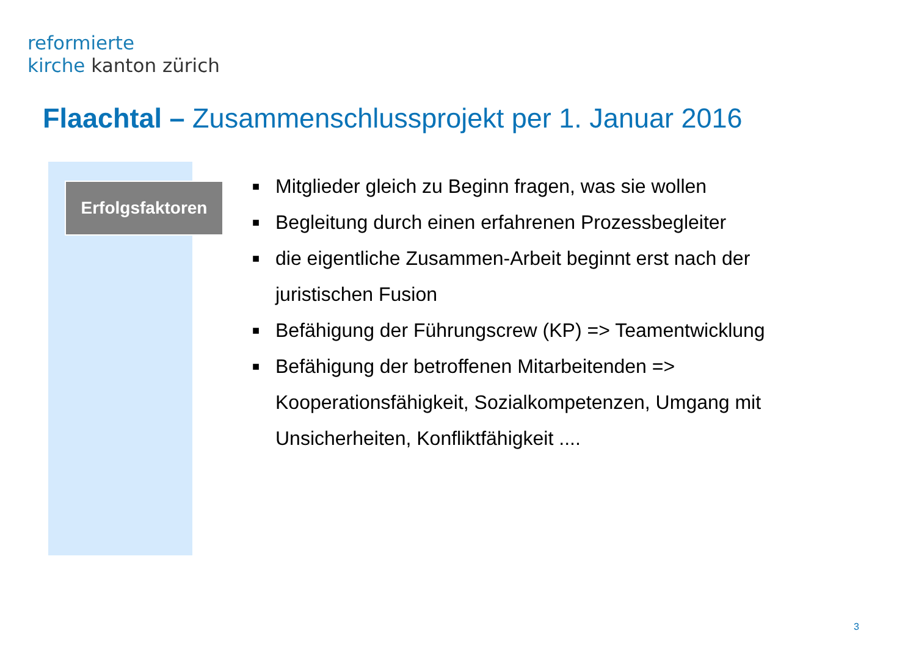reformierte
kirche kanton zürich
Flaachtal – Zusammenschlussprojekt per 1. Januar 2016
Erfolgsfaktoren
■ Mitglieder gleich zu Beginn fragen, was sie wollen
■ Begleitung durch einen erfahrenen Prozessbegleiter
■ die eigentliche Zusammen-Arbeit beginnt erst nach der juristischen Fusion
■ Befähigung der Führungscrew (KP) => Teamentwicklung
■ Befähigung der betroffenen Mitarbeitenden => Kooperationsfähigkeit, Sozialkompetenzen, Umgang mit Unsicherheiten, Konfliktfähigkeit ....
3